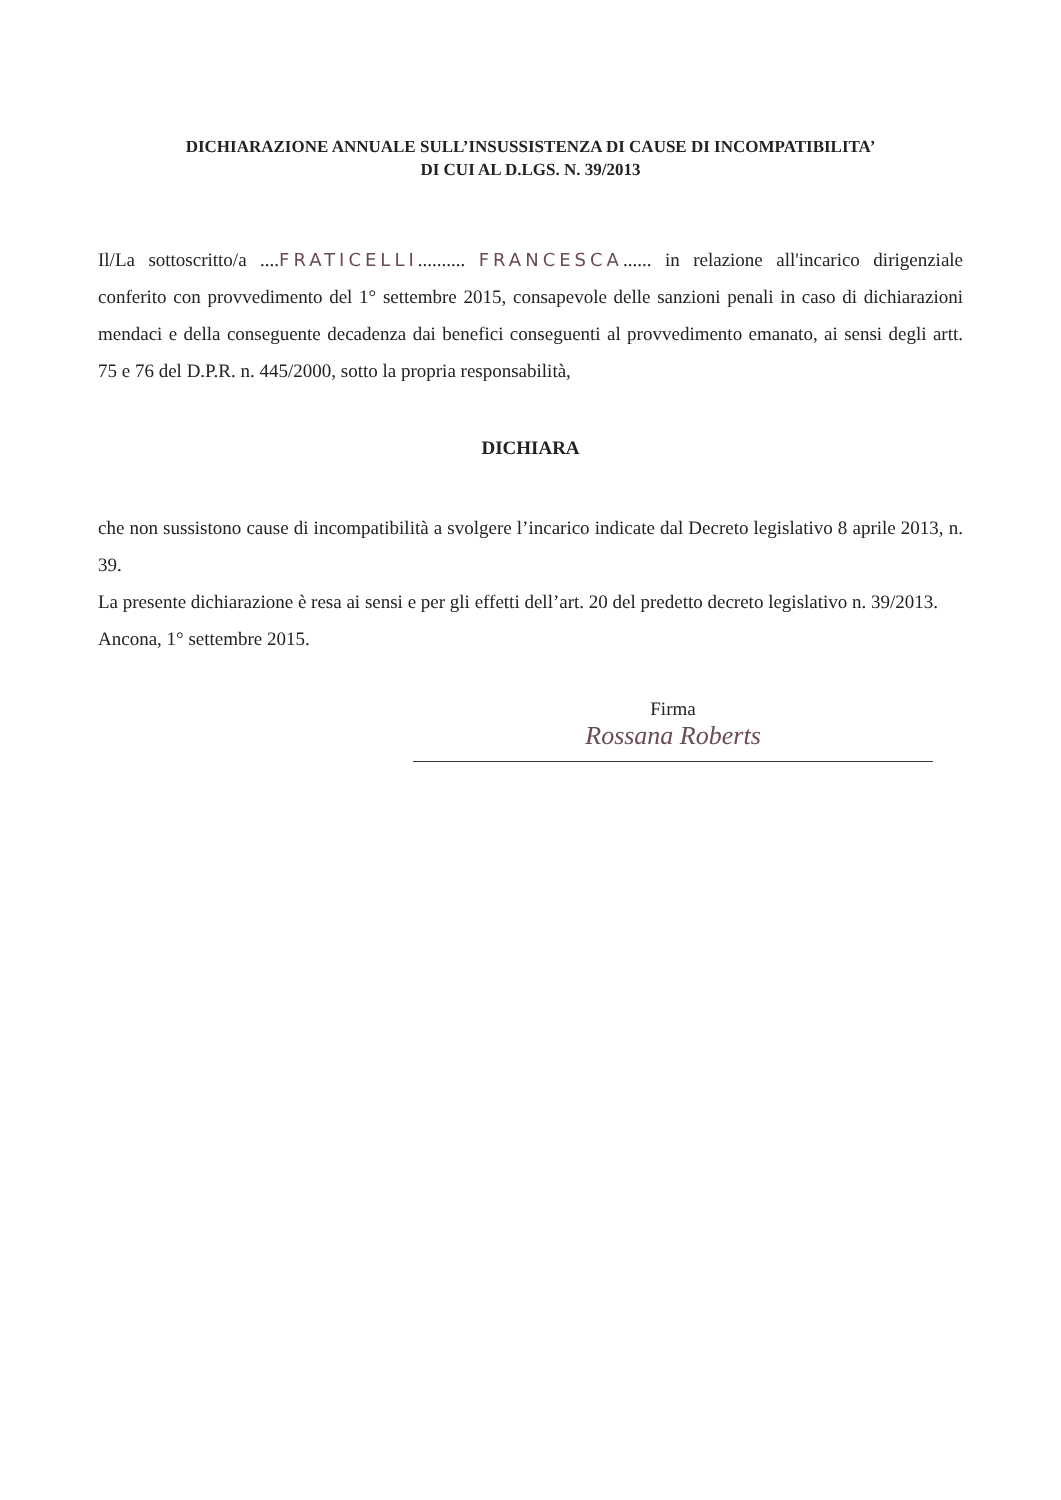DICHIARAZIONE ANNUALE SULL’INSUSSISTENZA DI CAUSE DI INCOMPATIBILITA’
DI CUI AL D.LGS. N. 39/2013
Il/La sottoscritto/a ....FRATICELLI.......... FRANCESCA...... in relazione all'incarico dirigenziale conferito con provvedimento del 1° settembre 2015, consapevole delle sanzioni penali in caso di dichiarazioni mendaci e della conseguente decadenza dai benefici conseguenti al provvedimento emanato, ai sensi degli artt. 75 e 76 del D.P.R. n. 445/2000, sotto la propria responsabilità,
DICHIARA
che non sussistono cause di incompatibilità a svolgere l’incarico indicate dal Decreto legislativo 8 aprile 2013, n. 39.
La presente dichiarazione è resa ai sensi e per gli effetti dell’art. 20 del predetto decreto legislativo n. 39/2013.
Ancona, 1° settembre 2015.
Firma
Rossana Roberts